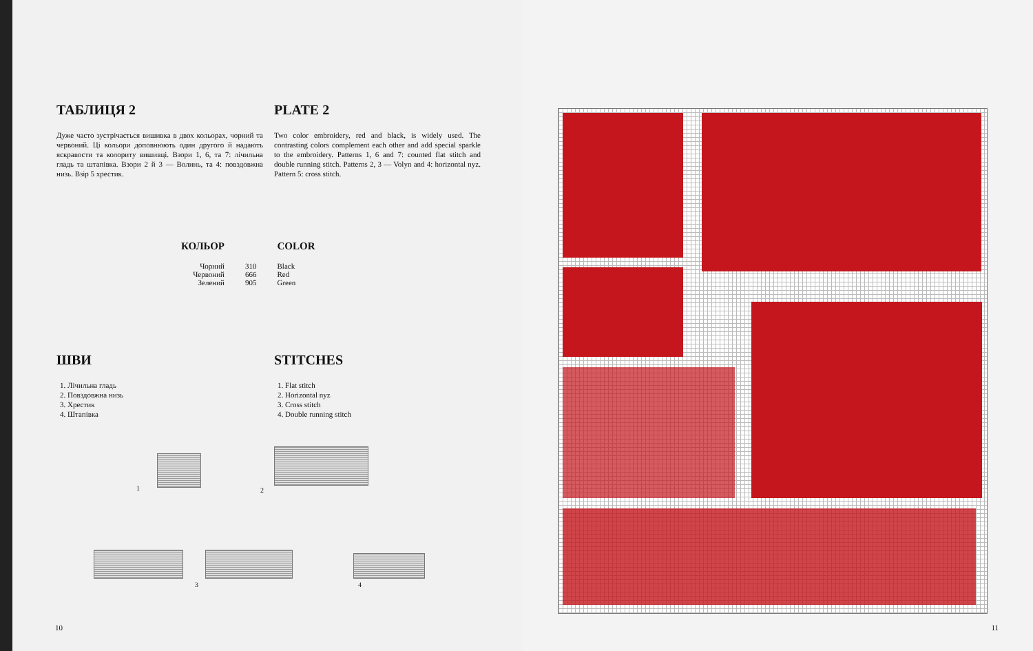ТАБЛИЦЯ 2
Дуже часто зустрічається вишивка в двох кольорах, чорний та червоний. Ці кольори доповнюють один другого й надають яскравости та колориту вишивці. Взори 1, 6, та 7: лічильна гладь та штапівка. Взори 2 й 3 — Волинь, та 4: повздовжна низь. Взір 5 хрестик.
PLATE 2
Two color embroidery, red and black, is widely used. The contrasting colors complement each other and add special sparkle to the embroidery. Patterns 1, 6 and 7: counted flat stitch and double running stitch. Patterns 2, 3 — Volyn and 4: horizontal nyz. Pattern 5: cross stitch.
| КОЛЬОР | | COLOR |
| --- | --- | --- |
| Чорний | 310 | Black |
| Червоний | 666 | Red |
| Зелений | 905 | Green |
ШВИ
1. Лічильна гладь
2. Повздовжна низь
3. Хрестик
4. Штапівка
STITCHES
1. Flat stitch
2. Horizontal nyz
3. Cross stitch
4. Double running stitch
1 2
3 4
10
11